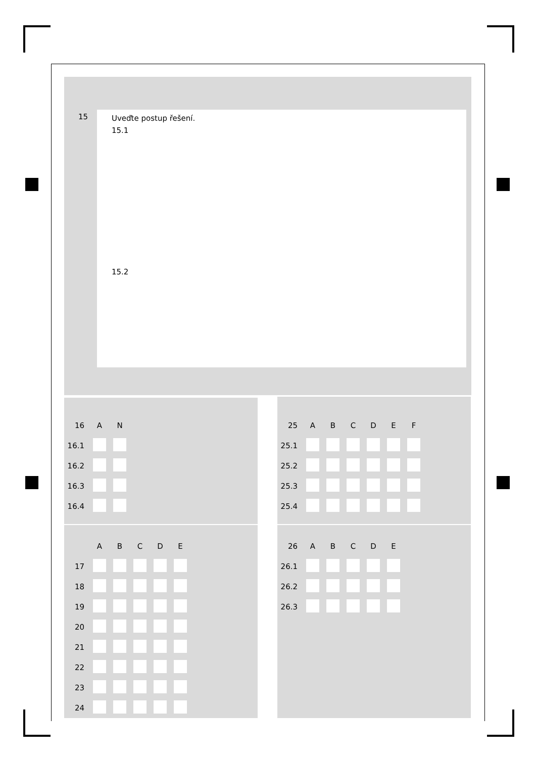15
Uveďte postup řešení.
15.1
15.2
| 16 | A | N |
| 16.1 | | |
| 16.2 | | |
| 16.3 | | |
| 16.4 | | |
| 25 | A | B | C | D | E | F |
| 25.1 | | | | | | |
| 25.2 | | | | | | |
| 25.3 | | | | | | |
| 25.4 | | | | | | |
| | A | B | C | D | E |
| 17 | | | | | |
| 18 | | | | | |
| 19 | | | | | |
| 20 | | | | | |
| 21 | | | | | |
| 22 | | | | | |
| 23 | | | | | |
| 24 | | | | | |
| 26 | A | B | C | D | E |
| 26.1 | | | | | |
| 26.2 | | | | | |
| 26.3 | | | | | |